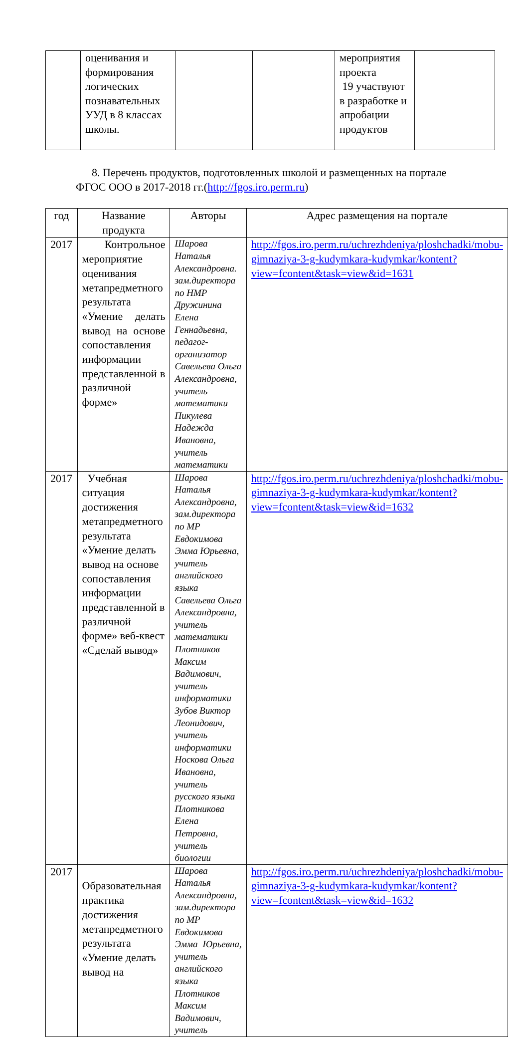| | оценивания и формирования логических познавательных УУД в 8 классах школы. | | | мероприятия проекта 19 участвуют в разработке и апробации продуктов | |
8. Перечень продуктов, подготовленных школой и размещенных на портале ФГОС ООО в 2017-2018 гг.(http://fgos.iro.perm.ru)
| год | Название продукта | Авторы | Адрес размещения на портале |
| --- | --- | --- | --- |
| 2017 | Контрольное мероприятие оценивания метапредметного результата «Умение делать вывод на основе сопоставления информации представленной в различной форме» | Шарова Наталья Александровна. зам.директора по НМР Дружинина Елена Геннадьевна, педагог-организатор Савельева Ольга Александровна, учитель математики Пикулева Надежда Ивановна, учитель математики | http://fgos.iro.perm.ru/uchrezhdeniya/ploshchadki/mobu-gimnaziya-3-g-kudymkara-kudymkar/kontent?view=fcontent&task=view&id=1631 |
| 2017 | Учебная ситуация достижения метапредметного результата «Умение делать вывод на основе сопоставления информации представленной в различной форме» веб-квест «Сделай вывод» | Шарова Наталья Александровна, зам.директора по МР Евдокимова Эмма Юрьевна, учитель английского языка Савельева Ольга Александровна, учитель математики Плотников Максим Вадимович, учитель информатики Зубов Виктор Леонидович, учитель информатики Носкова Ольга Ивановна, учитель русского языка Плотникова Елена Петровна, учитель биологии | http://fgos.iro.perm.ru/uchrezhdeniya/ploshchadki/mobu-gimnaziya-3-g-kudymkara-kudymkar/kontent?view=fcontent&task=view&id=1632 |
| 2017 | Образовательная практика достижения метапредметного результата «Умение делать вывод на | Шарова Наталья Александровна, зам.директора по МР Евдокимова Эмма Юрьевна, учитель английского языка Плотников Максим Вадимович, учитель | http://fgos.iro.perm.ru/uchrezhdeniya/ploshchadki/mobu-gimnaziya-3-g-kudymkara-kudymkar/kontent?view=fcontent&task=view&id=1632 |